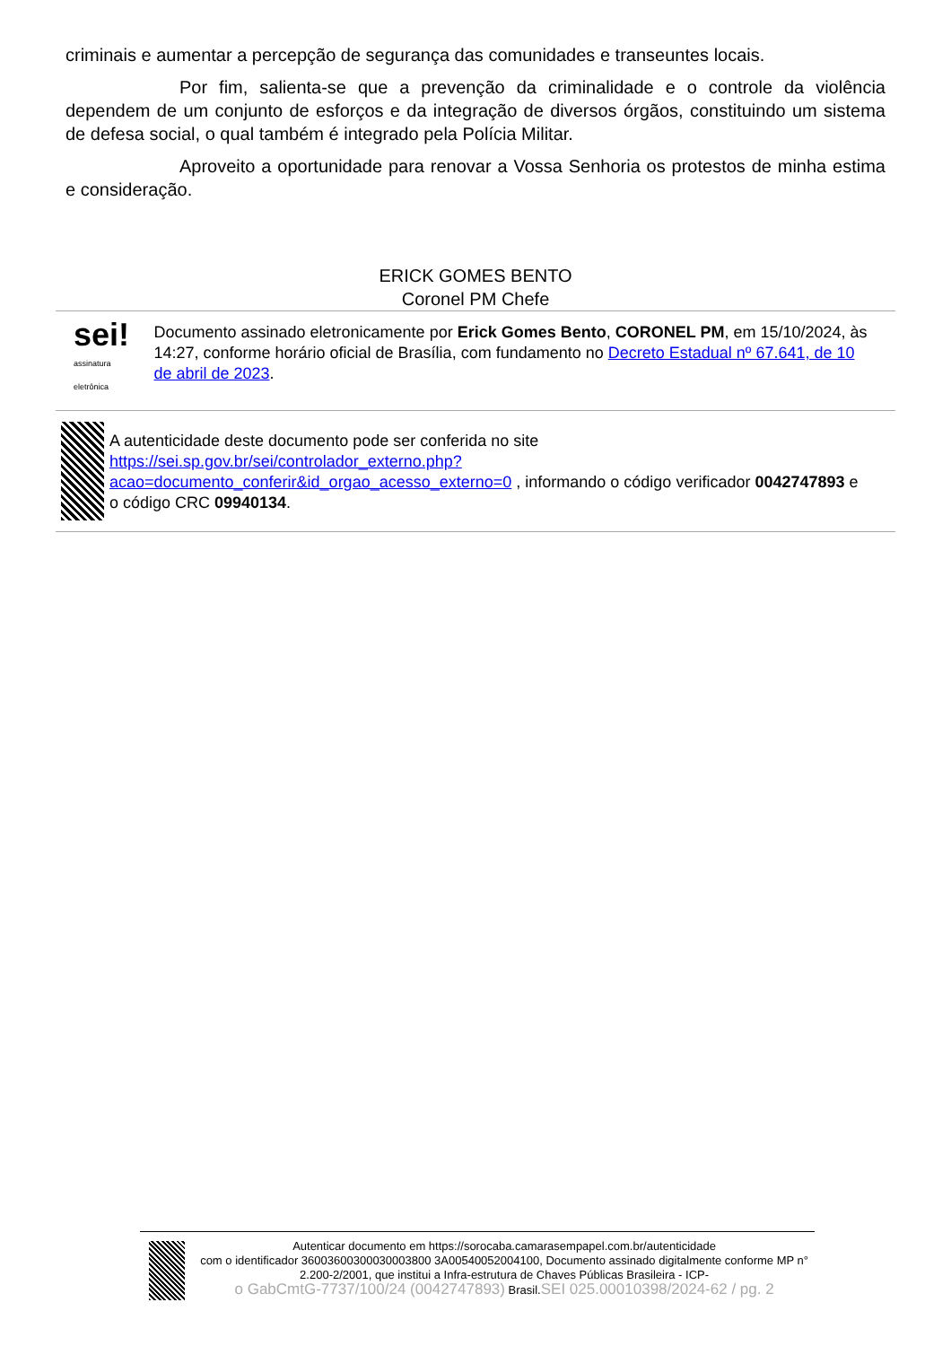criminais e aumentar a percepção de segurança das comunidades e transeuntes locais.
Por fim, salienta-se que a prevenção da criminalidade e o controle da violência dependem de um conjunto de esforços e da integração de diversos órgãos, constituindo um sistema de defesa social, o qual também é integrado pela Polícia Militar.
Aproveito a oportunidade para renovar a Vossa Senhoria os protestos de minha estima e consideração.
ERICK GOMES BENTO
Coronel PM Chefe
sei! assinatura eletrônica
Documento assinado eletronicamente por Erick Gomes Bento, CORONEL PM, em 15/10/2024, às 14:27, conforme horário oficial de Brasília, com fundamento no Decreto Estadual nº 67.641, de 10 de abril de 2023.
A autenticidade deste documento pode ser conferida no site https://sei.sp.gov.br/sei/controlador_externo.php?acao=documento_conferir&id_orgao_acesso_externo=0 , informando o código verificador 0042747893 e o código CRC 09940134.
Autenticar documento em https://sorocaba.camarasempapel.com.br/autenticidade
com o identificador 36003600300030003800 3A00540052004100, Documento assinado digitalmente conforme MP n° 2.200-2/2001, que institui a Infra-estrutura de Chaves Públicas Brasileira - ICP-
o GabCmtG-7737/100/24 (0042747893) Brasil.SEI 025.00010398/2024-62 / pg. 2